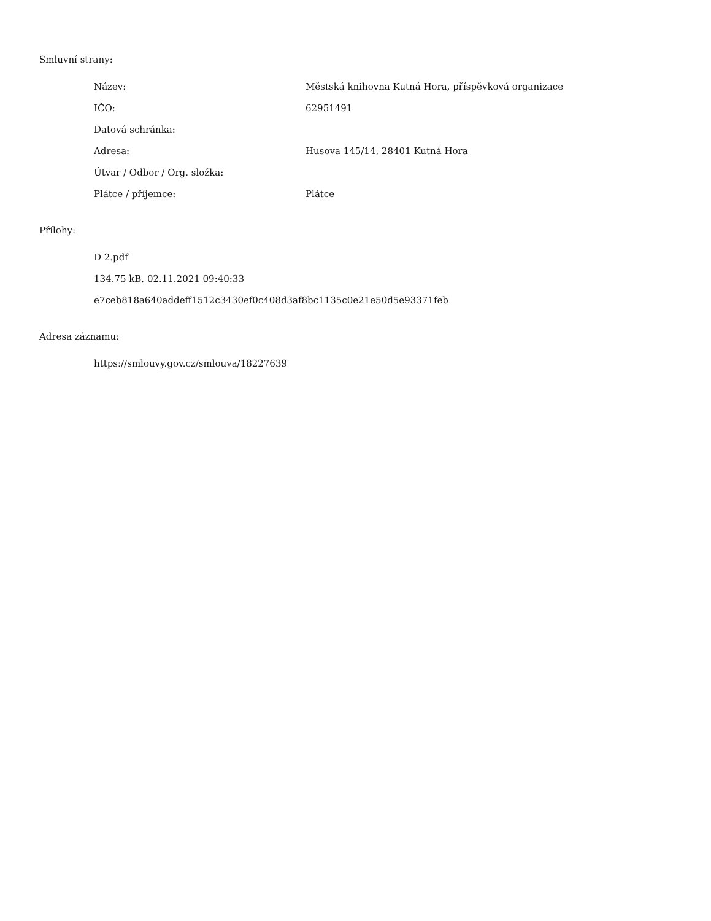Smluvní strany:
| Název: | Městská knihovna Kutná Hora, příspěvková organizace |
| IČO: | 62951491 |
| Datová schránka: | |
| Adresa: | Husova 145/14, 28401 Kutná Hora |
| Útvar / Odbor / Org. složka: | |
| Plátce / příjemce: | Plátce |
Přílohy:
D 2.pdf
134.75 kB, 02.11.2021 09:40:33
e7ceb818a640addeff1512c3430ef0c408d3af8bc1135c0e21e50d5e93371feb
Adresa záznamu:
https://smlouvy.gov.cz/smlouva/18227639